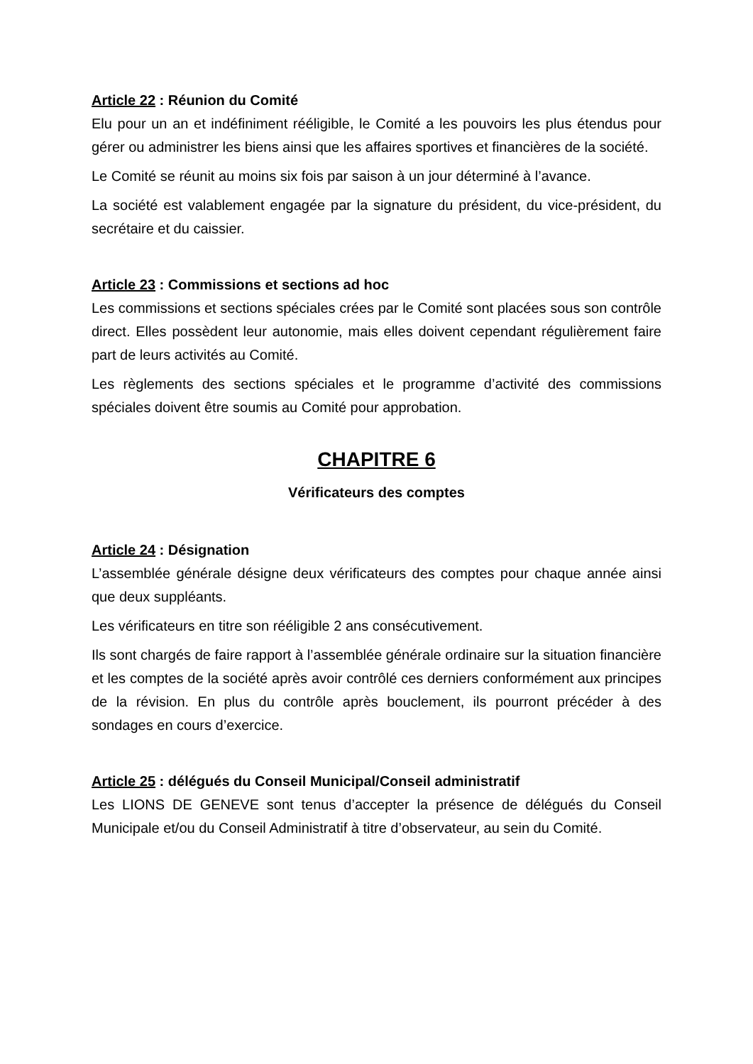Article 22 : Réunion du Comité
Elu pour un an et indéfiniment rééligible, le Comité a les pouvoirs les plus étendus pour gérer ou administrer les biens ainsi que les affaires sportives et financières de la société.
Le Comité se réunit au moins six fois par saison à un jour déterminé à l’avance.
La société est valablement engagée par la signature du président, du vice-président, du secrétaire et du caissier.
Article 23 : Commissions et sections ad hoc
Les commissions et sections spéciales crées par le Comité sont placées sous son contrôle direct. Elles possèdent leur autonomie, mais elles doivent cependant régulièrement faire part de leurs activités au Comité.
Les règlements des sections spéciales et le programme d’activité des commissions spéciales doivent être soumis au Comité pour approbation.
CHAPITRE 6
Vérificateurs des comptes
Article 24 : Désignation
L’assemblée générale désigne deux vérificateurs des comptes pour chaque année ainsi que deux suppléants.
Les vérificateurs en titre son rééligible 2 ans consécutivement.
Ils sont chargés de faire rapport à l’assemblée générale ordinaire sur la situation financière et les comptes de la société après avoir contrôlé ces derniers conformément aux principes de la révision. En plus du contrôle après bouclement, ils pourront précéder à des sondages en cours d’exercice.
Article 25 : délégués du Conseil Municipal/Conseil administratif
Les LIONS DE GENEVE sont tenus d’accepter la présence de délégués du Conseil Municipale et/ou du Conseil Administratif à titre d’observateur, au sein du Comité.